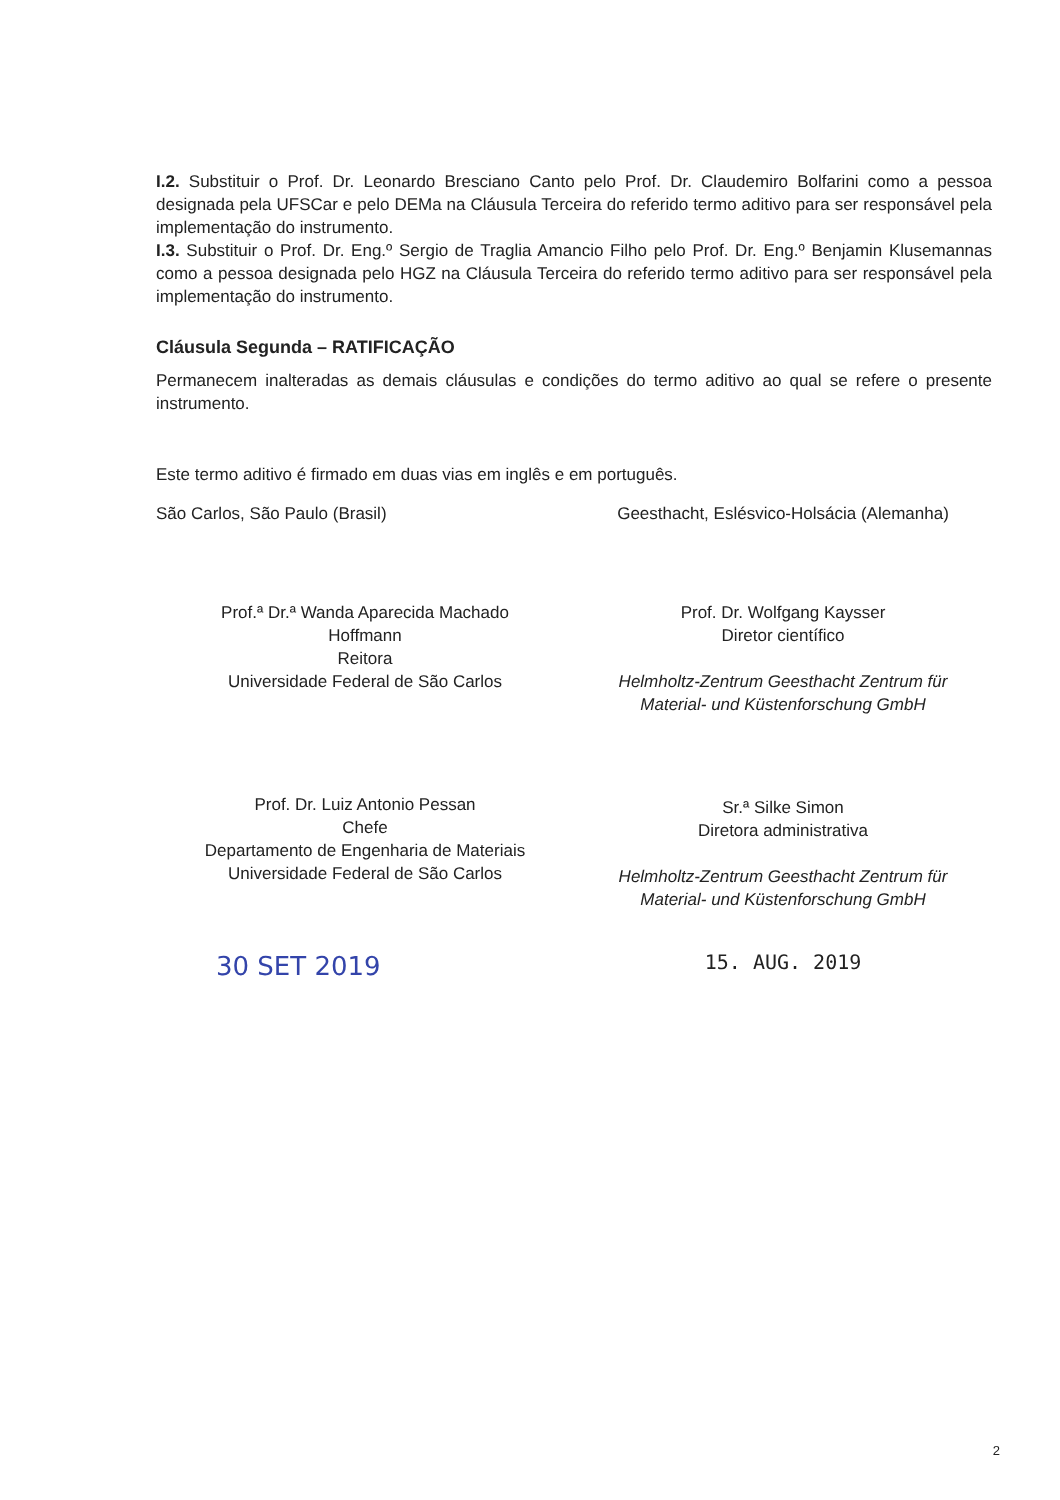I.2. Substituir o Prof. Dr. Leonardo Bresciano Canto pelo Prof. Dr. Claudemiro Bolfarini como a pessoa designada pela UFSCar e pelo DEMa na Cláusula Terceira do referido termo aditivo para ser responsável pela implementação do instrumento.
I.3. Substituir o Prof. Dr. Eng.º Sergio de Traglia Amancio Filho pelo Prof. Dr. Eng.º Benjamin Klusemannas como a pessoa designada pelo HGZ na Cláusula Terceira do referido termo aditivo para ser responsável pela implementação do instrumento.
Cláusula Segunda – RATIFICAÇÃO
Permanecem inalteradas as demais cláusulas e condições do termo aditivo ao qual se refere o presente instrumento.
Este termo aditivo é firmado em duas vias em inglês e em português.
São Carlos, São Paulo (Brasil) Geesthacht, Eslésvico-Holsácia (Alemanha)
Prof.ª Dr.ª Wanda Aparecida Machado
Hoffmann
Reitora
Universidade Federal de São Carlos
Prof. Dr. Luiz Antonio Pessan
Chefe
Departamento de Engenharia de Materiais
Universidade Federal de São Carlos
30 SET 2019
Prof. Dr. Wolfgang Kaysser
Diretor científico
Helmholtz-Zentrum Geesthacht Zentrum für
Material- und Küstenforschung GmbH
Sr.ª Silke Simon
Diretora administrativa
Helmholtz-Zentrum Geesthacht Zentrum für
Material- und Küstenforschung GmbH
15. AUG. 2019
2